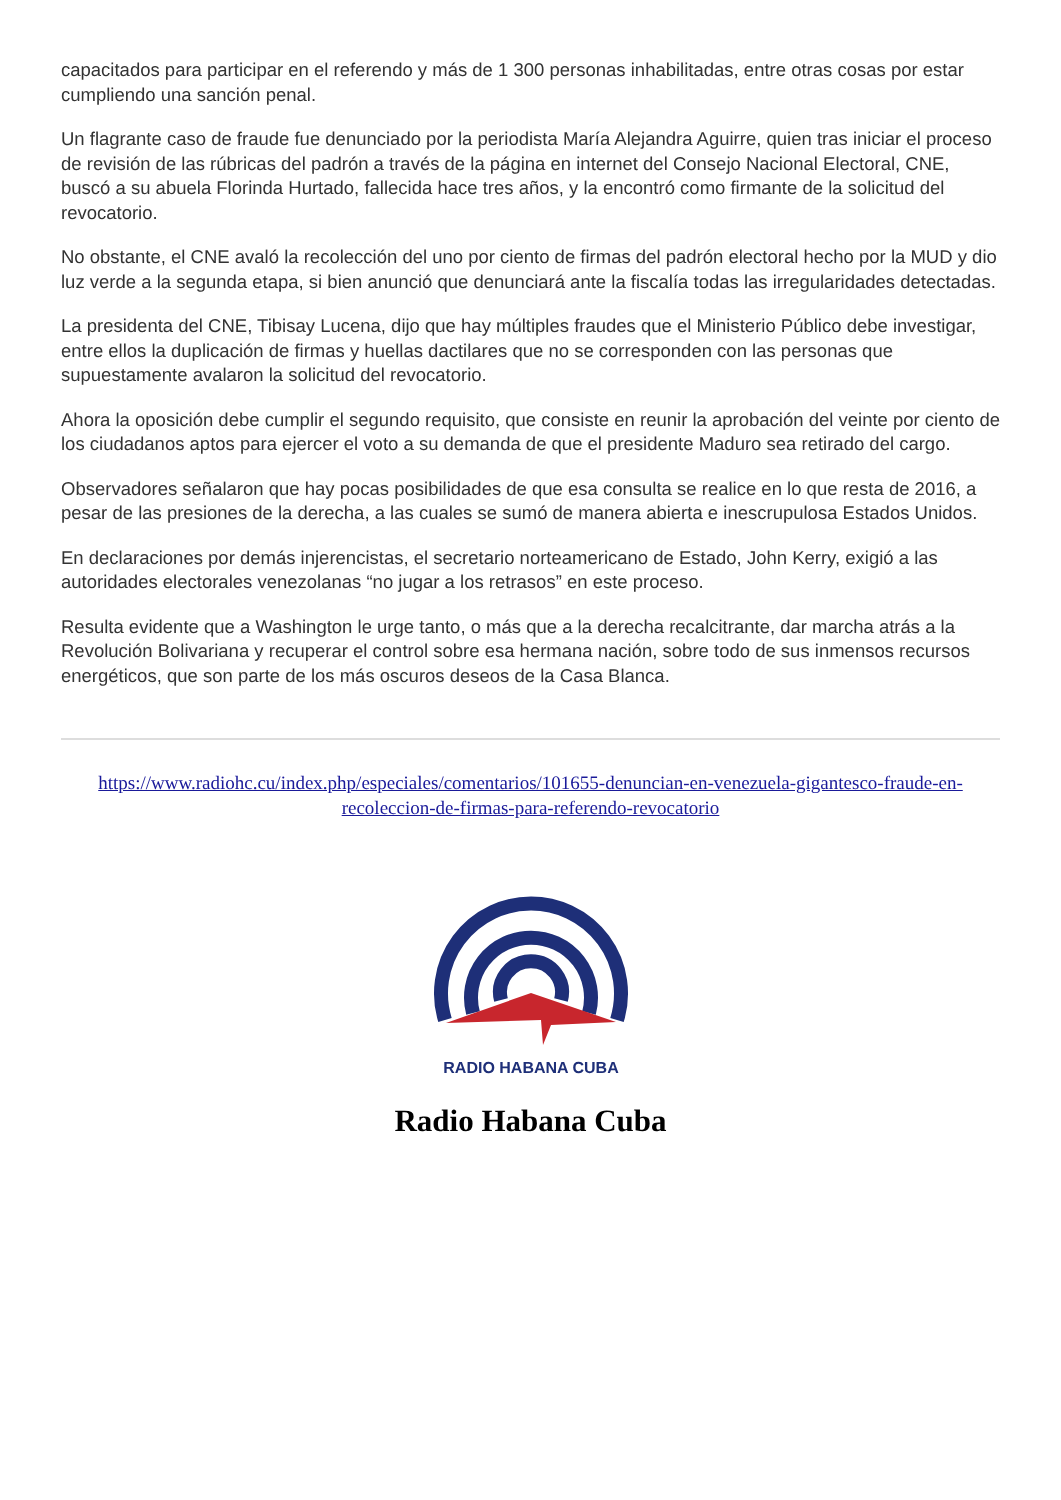capacitados para participar en el referendo y más de 1 300 personas inhabilitadas, entre otras cosas por estar cumpliendo una sanción penal.
Un flagrante caso de fraude fue denunciado por la periodista María Alejandra Aguirre, quien tras iniciar el proceso de revisión de las rúbricas del padrón a través de la página en internet del Consejo Nacional Electoral, CNE, buscó a su abuela Florinda Hurtado, fallecida hace tres años, y la encontró como firmante de la solicitud del revocatorio.
No obstante, el CNE avaló la recolección del uno por ciento de firmas del padrón electoral hecho por la MUD y dio luz verde a la segunda etapa, si bien anunció que denunciará ante la fiscalía todas las irregularidades detectadas.
La presidenta del CNE, Tibisay Lucena, dijo que hay múltiples fraudes que el Ministerio Público debe investigar, entre ellos la duplicación de firmas y huellas dactilares que no se corresponden con las personas que supuestamente avalaron la solicitud del revocatorio.
Ahora la oposición debe cumplir el segundo requisito, que consiste en reunir la aprobación del veinte por ciento de los ciudadanos aptos para ejercer el voto a su demanda de que el presidente Maduro sea retirado del cargo.
Observadores señalaron que hay pocas posibilidades de que esa consulta se realice en lo que resta de 2016, a pesar de las presiones de la derecha, a las cuales se sumó de manera abierta e inescrupulosa Estados Unidos.
En declaraciones por demás injerencistas, el secretario norteamericano de Estado, John Kerry, exigió a las autoridades electorales venezolanas “no jugar a los retrasos” en este proceso.
Resulta evidente que a Washington le urge tanto, o más que a la derecha recalcitrante, dar marcha atrás a la Revolución Bolivariana y recuperar el control sobre esa hermana nación, sobre todo de sus inmensos recursos energéticos, que son parte de los más oscuros deseos de la Casa Blanca.
https://www.radiohc.cu/index.php/especiales/comentarios/101655-denuncian-en-venezuela-gigantesco-fraude-en-recoleccion-de-firmas-para-referendo-revocatorio
RADIO HABANA CUBA
Radio Habana Cuba